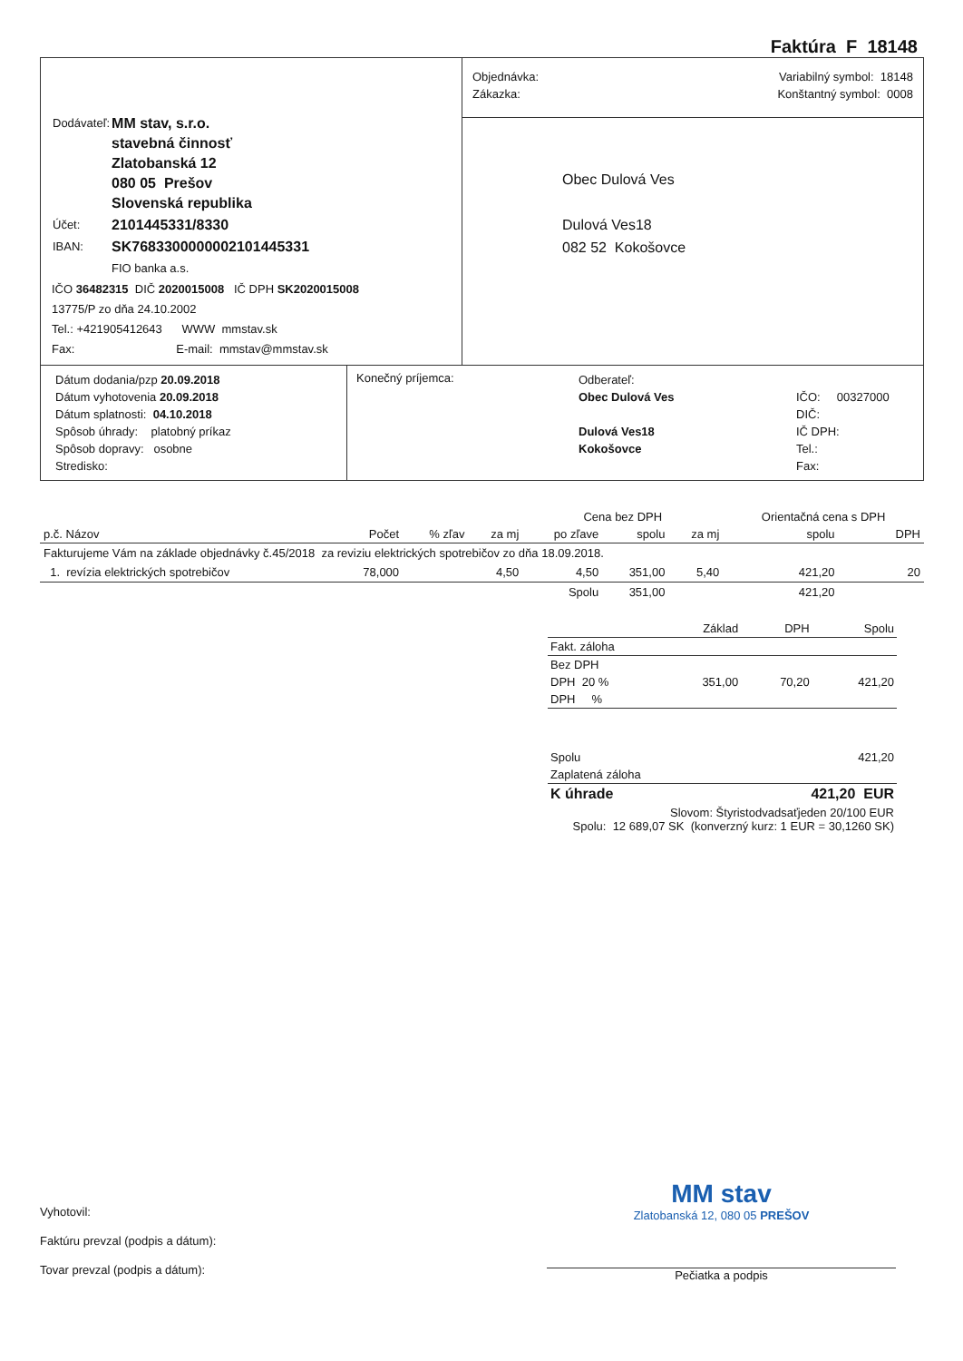Faktúra F 18148
| / Dodávateľ: / MM stav, s.r.o. stavebná činnosť Zlatobanská 12 080 05 Prešov Slovenská republika / / Účet: / 2101445331/8330 / / IBAN: / SK7683300000002101445331 / / / FIO banka a.s. / IČO 36482315 DIČ 2020015008 IČ DPH SK2020015008 13775/P zo dňa 24.10.2002 Tel.: +421905412643 WWW mmstav.sk Fax: E-mail: mmstav@mmstav.sk | / Objednávka: Zákazka: / Variabilný symbol: 18148 Konštantný symbol: 0008 / |
| | Obec Dulová Ves Dulová Ves18 082 52 Kokošovce |
| Dátum dodania/pzp 20.09.2018 Dátum vyhotovenia 20.09.2018 Dátum splatnosti: 04.10.2018 Spôsob úhrady: platobný príkaz Spôsob dopravy: osobne Stredisko: | Konečný príjemca: | Odberateľ: Obec Dulová Ves Dulová Ves18 Kokošovce | IČO: 00327000 DIČ: IČ DPH: Tel.: Fax: |
| | | | | Cena bez DPH | | | Orientačná cena s DPH | |
| --- | --- | --- | --- | --- | --- | --- | --- | --- |
| p.č. Názov | Počet | % zľav | za mj | po zľave | spolu | za mj | spolu | DPH |
| Fakturujeme Vám na základe objednávky č.45/2018 za reviziu elektrických spotrebičov zo dňa 18.09.2018. | | | | | | | | |
| 1. revízia elektrických spotrebičov | 78,000 | | 4,50 | 4,50 | 351,00 | 5,40 | 421,20 | 20 |
| | | | | Spolu | 351,00 | | 421,20 | |
| | Základ | DPH | Spolu |
| Fakt. záloha | | | |
| Bez DPH | | | |
| DPH 20 % | 351,00 | 70,20 | 421,20 |
| DPH % | | | |
| Spolu | | | 421,20 |
| Zaplatená záloha | | | |
| K úhrade | | 421,20 EUR | |
| Slovom: Štyristodvadsaťjeden 20/100 EUR Spolu: 12 689,07 SK (konverzný kurz: 1 EUR = 30,1260 SK) | | | |
Vyhotovil:
Faktúru prevzal (podpis a dátum):
Tovar prevzal (podpis a dátum):
MM stav
Zlatobanská 12, 080 05 PREŠOV
Pečiatka a podpis